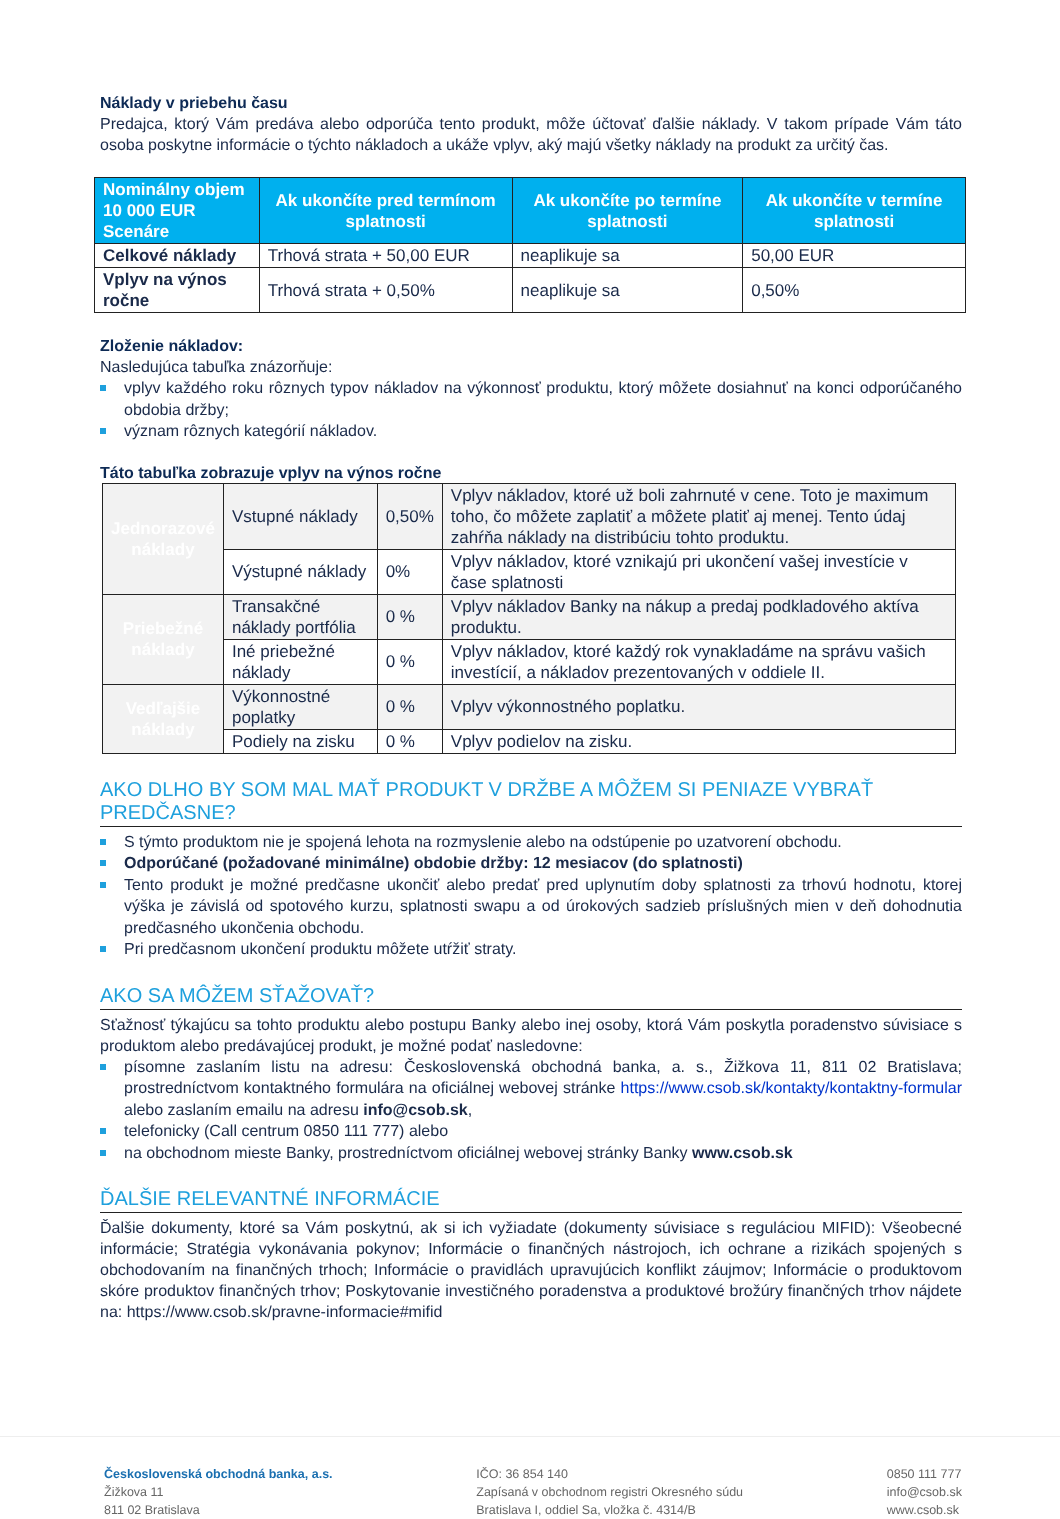Náklady v priebehu času
Predajca, ktorý Vám predáva alebo odporúča tento produkt, môže účtovať ďalšie náklady. V takom prípade Vám táto osoba poskytne informácie o týchto nákladoch a ukáže vplyv, aký majú všetky náklady na produkt za určitý čas.
| Nominálny objem 10 000 EUR Scenáre | Ak ukončíte pred termínom splatnosti | Ak ukončíte po termíne splatnosti | Ak ukončíte v termíne splatnosti |
| --- | --- | --- | --- |
| Celkové náklady | Trhová strata + 50,00 EUR | neaplikuje sa | 50,00 EUR |
| Vplyv na výnos ročne | Trhová strata + 0,50% | neaplikuje sa | 0,50% |
Zloženie nákladov:
Nasledujúca tabuľka znázorňuje:
vplyv každého roku rôznych typov nákladov na výkonnosť produktu, ktorý môžete dosiahnuť na konci odporúčaného obdobia držby;
význam rôznych kategórií nákladov.
Táto tabuľka zobrazuje vplyv na výnos ročne
| Jednorazové náklady | Vstupné náklady | 0,50% | Vplyv nákladov, ktoré už boli zahrnuté v cene. Toto je maximum toho, čo môžete zaplatiť a môžete platiť aj menej. Tento údaj zahŕňa náklady na distribúciu tohto produktu. |
| | Výstupné náklady | 0% | Vplyv nákladov, ktoré vznikajú pri ukončení vašej investície v čase splatnosti |
| Priebežné náklady | Transakčné náklady portfólia | 0 % | Vplyv nákladov Banky na nákup a predaj podkladového aktíva produktu. |
| | Iné priebežné náklady | 0 % | Vplyv nákladov, ktoré každý rok vynakladáme na správu vašich investícií, a nákladov prezentovaných v oddiele II. |
| Vedľajšie náklady | Výkonnostné poplatky | 0 % | Vplyv výkonnostného poplatku. |
| | Podiely na zisku | 0 % | Vplyv podielov na zisku. |
AKO DLHO BY SOM MAL MAŤ PRODUKT V DRŽBE A MÔŽEM SI PENIAZE VYBRAŤ PREDČASNE?
S týmto produktom nie je spojená lehota na rozmyslenie alebo na odstúpenie po uzatvorení obchodu.
Odporúčané (požadované minimálne) obdobie držby: 12 mesiacov (do splatnosti)
Tento produkt je možné predčasne ukončiť alebo predať pred uplynutím doby splatnosti za trhovú hodnotu, ktorej výška je závislá od spotového kurzu, splatnosti swapu a od úrokových sadzieb príslušných mien v deň dohodnutia predčasného ukončenia obchodu.
Pri predčasnom ukončení produktu môžete utŕžiť straty.
AKO SA MÔŽEM SŤAŽOVAŤ?
Sťažnosť týkajúcu sa tohto produktu alebo postupu Banky alebo inej osoby, ktorá Vám poskytla poradenstvo súvisiace s produktom alebo predávajúcej produkt, je možné podať nasledovne:
písomne zaslaním listu na adresu: Československá obchodná banka, a. s., Žižkova 11, 811 02 Bratislava; prostredníctvom kontaktného formulára na oficiálnej webovej stránke https://www.csob.sk/kontakty/kontaktny-formular alebo zaslaním emailu na adresu info@csob.sk,
telefonicky (Call centrum 0850 111 777) alebo
na obchodnom mieste Banky, prostredníctvom oficiálnej webovej stránky Banky www.csob.sk
ĎALŠIE RELEVANTNÉ INFORMÁCIE
Ďalšie dokumenty, ktoré sa Vám poskytnú, ak si ich vyžiadate (dokumenty súvisiace s reguláciou MIFID): Všeobecné informácie; Stratégia vykonávania pokynov; Informácie o finančných nástrojoch, ich ochrane a rizikách spojených s obchodovaním na finančných trhoch; Informácie o pravidlách upravujúcich konflikt záujmov; Informácie o produktovom skóre produktov finančných trhov; Poskytovanie investičného poradenstva a produktové brožúry finančných trhov nájdete na: https://www.csob.sk/pravne-informacie#mifid
Československá obchodná banka, a.s.
Žižkova 11
811 02 Bratislava
IČO: 36 854 140
Zapísaná v obchodnom registri Okresného súdu
Bratislava I, oddiel Sa, vložka č. 4314/B
0850 111 777
info@csob.sk
www.csob.sk